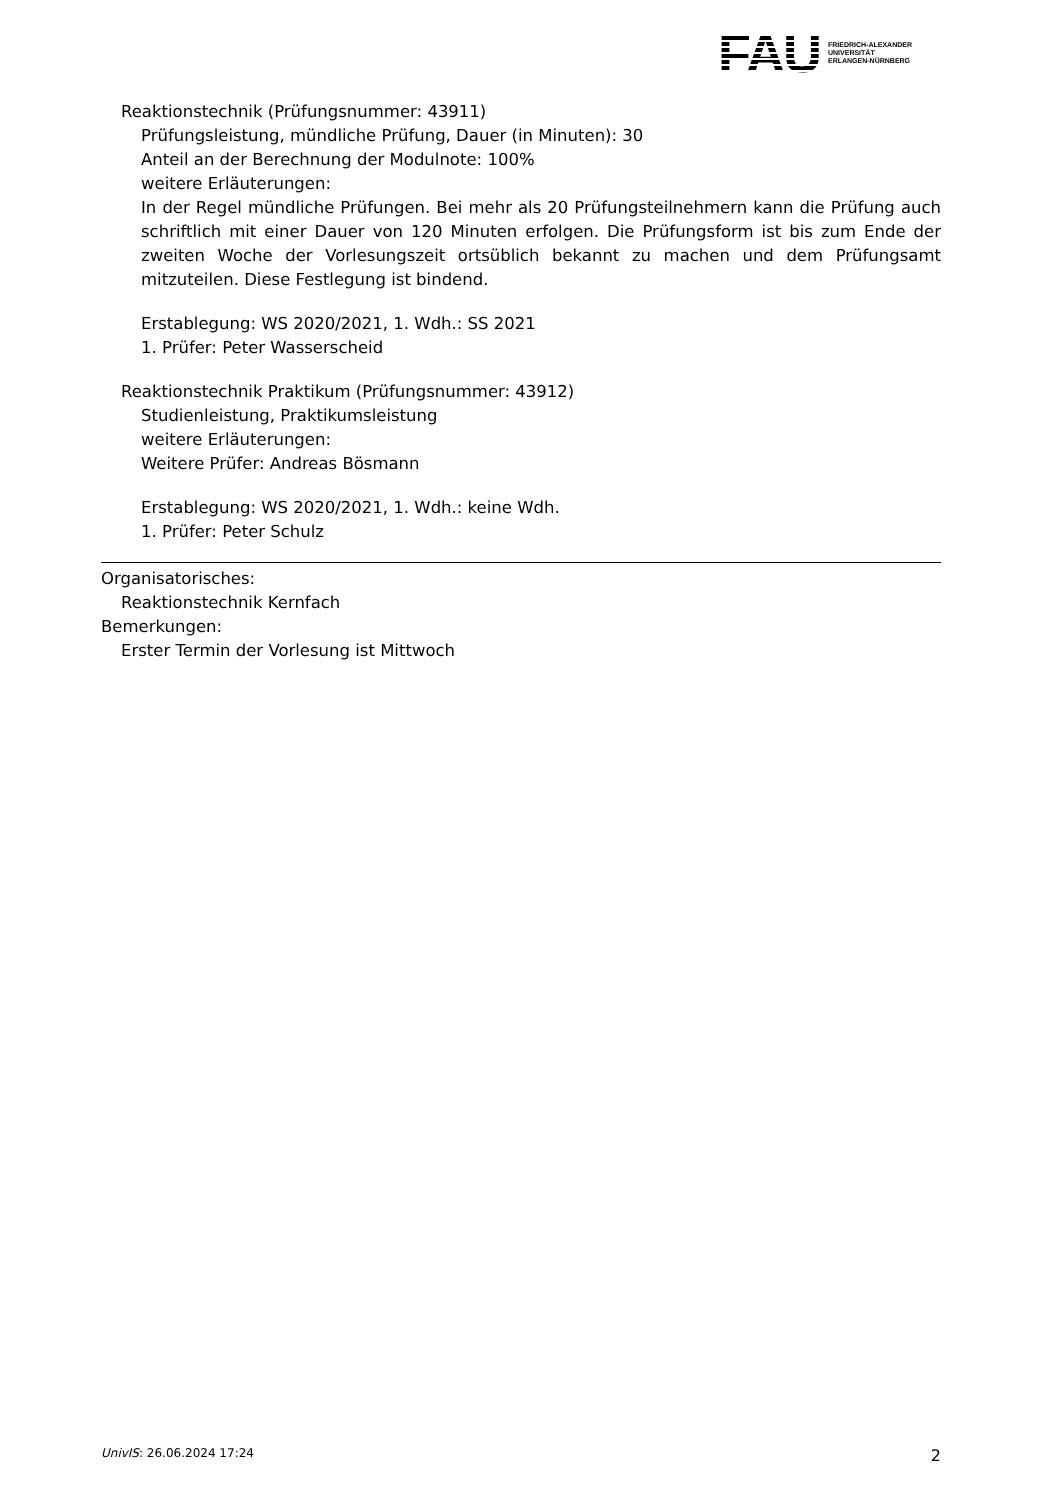FAU
FRIEDRICH-ALEXANDER
UNIVERSITÄT
ERLANGEN-NÜRNBERG
Reaktionstechnik (Prüfungsnummer: 43911)
Prüfungsleistung, mündliche Prüfung, Dauer (in Minuten): 30
Anteil an der Berechnung der Modulnote: 100%
weitere Erläuterungen:
In der Regel mündliche Prüfungen. Bei mehr als 20 Prüfungsteilnehmern kann die Prüfung auch schriftlich mit einer Dauer von 120 Minuten erfolgen. Die Prüfungsform ist bis zum Ende der zweiten Woche der Vorlesungszeit ortsüblich bekannt zu machen und dem Prüfungsamt mitzuteilen. Diese Festlegung ist bindend.
Erstablegung: WS 2020/2021, 1. Wdh.: SS 2021
1. Prüfer: Peter Wasserscheid
Reaktionstechnik Praktikum (Prüfungsnummer: 43912)
Studienleistung, Praktikumsleistung
weitere Erläuterungen:
Weitere Prüfer: Andreas Bösmann
Erstablegung: WS 2020/2021, 1. Wdh.: keine Wdh.
1. Prüfer: Peter Schulz
Organisatorisches:
Reaktionstechnik Kernfach
Bemerkungen:
Erster Termin der Vorlesung ist Mittwoch
UnivIS: 26.06.2024 17:24 2